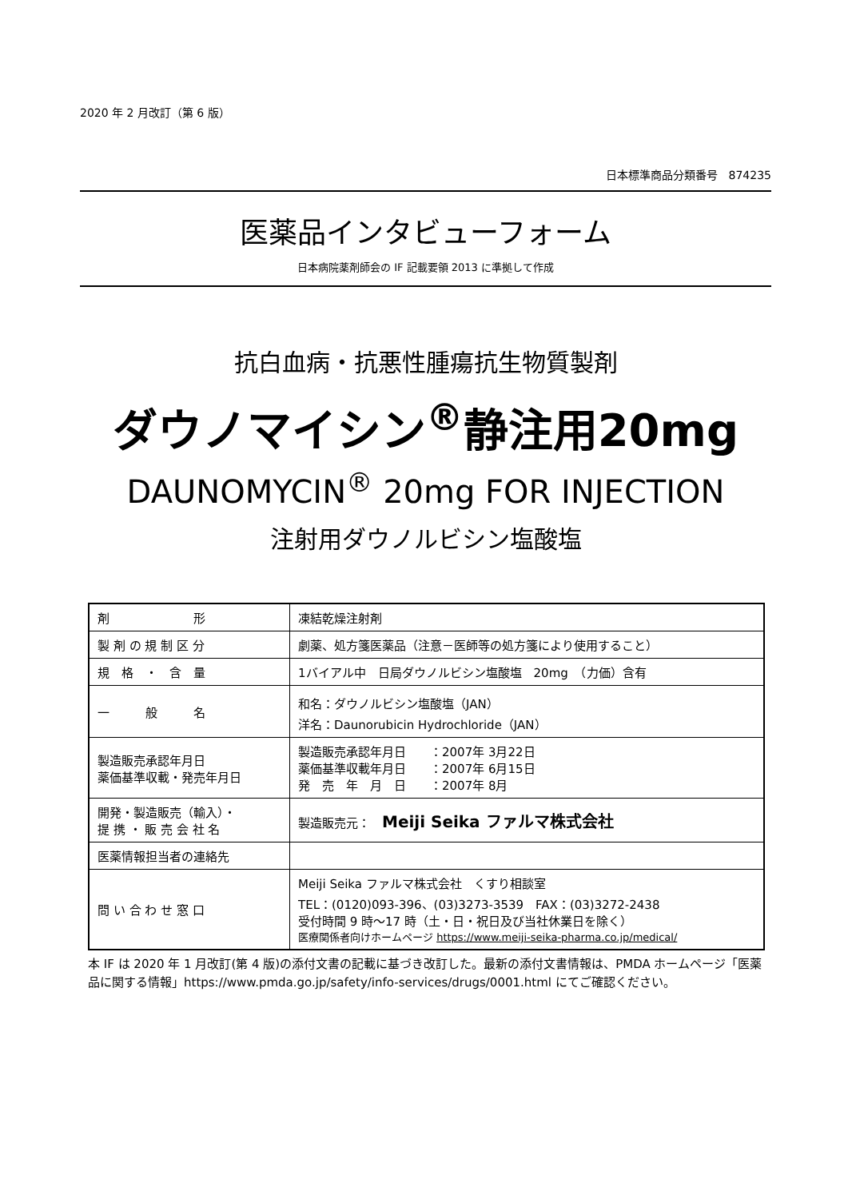2020 年 2 月改訂（第 6 版）
日本標準商品分類番号　874235
医薬品インタビューフォーム
日本病院薬剤師会の IF 記載要領 2013 に準拠して作成
抗白血病・抗悪性腫瘍抗生物質製剤
ダウノマイシン<sup>®</sup>静注用20mg
DAUNOMYCIN<sup>®</sup> 20mg FOR INJECTION
注射用ダウノルビシン塩酸塩
| 剤 形 | 凍結乾燥注射剤 |
| 製 剤 の 規 制 区 分 | 劇薬、処方箋医薬品（注意－医師等の処方箋により使用すること） |
| 規 格 ・ 含 量 | 1バイアル中 日局ダウノルビシン塩酸塩 20mg （力価）含有 |
| 一 般 名 | 和名：ダウノルビシン塩酸塩（JAN） 洋名：Daunorubicin Hydrochloride（JAN） |
| 製造販売承認年月日 薬価基準収載・発売年月日 | 製造販売承認年月日 ：2007年 3月22日 薬価基準収載年月日 ：2007年 6月15日 発 売 年 月 日 ：2007年 8月 |
| 開発・製造販売（輸入）・ 提 携 ・ 販 売 会 社 名 | 製造販売元： Meiji Seika ファルマ株式会社 |
| 医薬情報担当者の連絡先 | |
| 問 い 合 わ せ 窓 口 | Meiji Seika ファルマ株式会社 くすり相談室 TEL：(0120)093-396、(03)3273-3539 FAX：(03)3272-2438 受付時間 9 時～17 時（土・日・祝日及び当社休業日を除く） 医療関係者向けホームページ https://www.meiji-seika-pharma.co.jp/medical/ |
本 IF は 2020 年 1 月改訂(第 4 版)の添付文書の記載に基づき改訂した。最新の添付文書情報は、PMDA ホームページ「医薬品に関する情報」https://www.pmda.go.jp/safety/info-services/drugs/0001.html にてご確認ください。